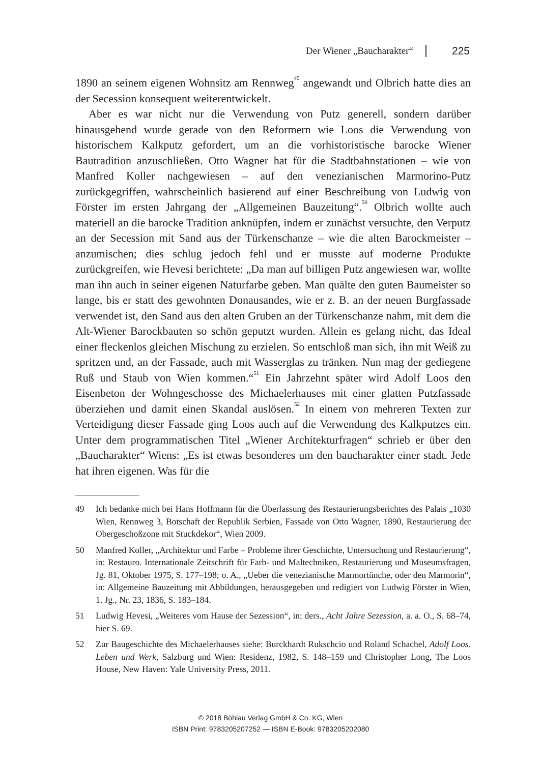Der Wiener „Baucharakter“ 225
1890 an seinem eigenen Wohnsitz am Rennweg<sup>49</sup> angewandt und Olbrich hatte dies an der Secession konsequent weiterentwickelt.
Aber es war nicht nur die Verwendung von Putz generell, sondern darüber hinausgehend wurde gerade von den Reformern wie Loos die Verwendung von historischem Kalkputz gefordert, um an die vorhistoristische barocke Wiener Bautradition anzuschließen. Otto Wagner hat für die Stadtbahnstationen – wie von Manfred Koller nachgewiesen – auf den venezianischen Marmorino-Putz zurückgegriffen, wahrscheinlich basierend auf einer Beschreibung von Ludwig von Förster im ersten Jahrgang der „Allgemeinen Bauzeitung“.<sup>50</sup> Olbrich wollte auch materiell an die barocke Tradition anknüpfen, indem er zunächst versuchte, den Verputz an der Secession mit Sand aus der Türkenschanze – wie die alten Barockmeister – anzumischen; dies schlug jedoch fehl und er musste auf moderne Produkte zurückgreifen, wie Hevesi berichtete: „Da man auf billigen Putz angewiesen war, wollte man ihn auch in seiner eigenen Naturfarbe geben. Man quälte den guten Baumeister so lange, bis er statt des gewohnten Donausandes, wie er z. B. an der neuen Burgfassade verwendet ist, den Sand aus den alten Gruben an der Türkenschanze nahm, mit dem die Alt-Wiener Barockbauten so schön geputzt wurden. Allein es gelang nicht, das Ideal einer fleckenlos gleichen Mischung zu erzielen. So entschloß man sich, ihn mit Weiß zu spritzen und, an der Fassade, auch mit Wasserglas zu tränken. Nun mag der gediegene Ruß und Staub von Wien kommen.“<sup>51</sup> Ein Jahrzehnt später wird Adolf Loos den Eisenbeton der Wohngeschosse des Michaelerhauses mit einer glatten Putzfassade überziehen und damit einen Skandal auslösen.<sup>52</sup> In einem von mehreren Texten zur Verteidigung dieser Fassade ging Loos auch auf die Verwendung des Kalkputzes ein. Unter dem programmatischen Titel „Wiener Architekturfragen“ schrieb er über den „Baucharakter“ Wiens: „Es ist etwas besonderes um den baucharakter einer stadt. Jede hat ihren eigenen. Was für die
49 Ich bedanke mich bei Hans Hoffmann für die Überlassung des Restaurierungsberichtes des Palais „1030 Wien, Rennweg 3, Botschaft der Republik Serbien, Fassade von Otto Wagner, 1890, Restaurierung der Obergeschoßzone mit Stuckdekor“, Wien 2009.
50 Manfred Koller, „Architektur und Farbe – Probleme ihrer Geschichte, Untersuchung und Restaurierung“, in: Restauro. Internationale Zeitschrift für Farb- und Maltechniken, Restaurierung und Museumsfragen, Jg. 81, Oktober 1975, S. 177–198; o. A., „Ueber die venezianische Marmortünche, oder den Marmorin“, in: Allgemeine Bauzeitung mit Abbildungen, herausgegeben und redigiert von Ludwig Förster in Wien, 1. Jg., Nr. 23, 1836, S. 183–184.
51 Ludwig Hevesi, „Weiteres vom Hause der Sezession“, in: ders., Acht Jahre Sezession, a. a. O., S. 68–74, hier S. 69.
52 Zur Baugeschichte des Michaelerhauses siehe: Burckhardt Rukschcio und Roland Schachel, Adolf Loos. Leben und Werk, Salzburg und Wien: Residenz, 1982, S. 148–159 und Christopher Long, The Loos House, New Haven: Yale University Press, 2011.
© 2018 Böhlau Verlag GmbH & Co. KG, Wien
ISBN Print: 9783205207252 — ISBN E-Book: 9783205202080